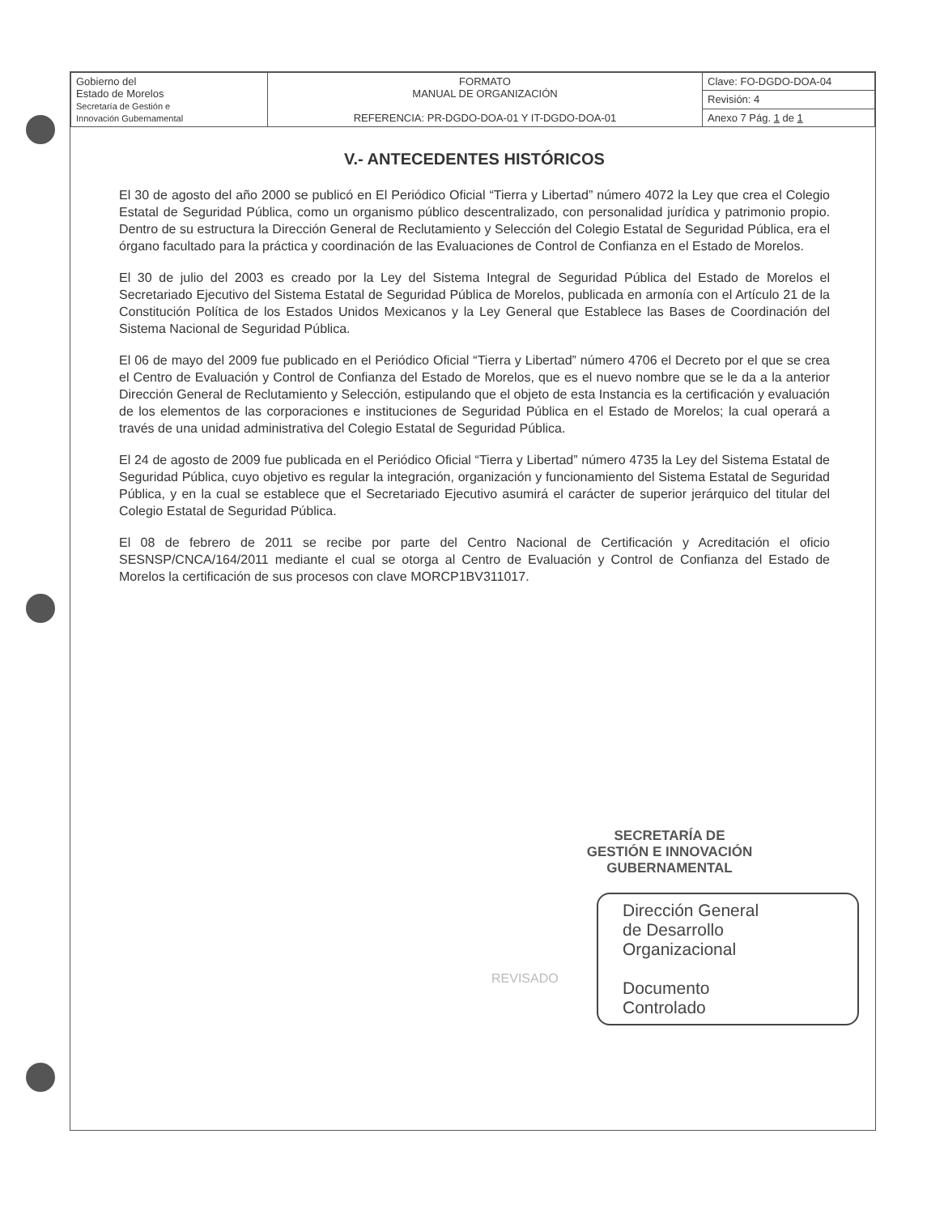| Gobierno del Estado de Morelos Secretaría de Gestión e Innovación Gubernamental | FORMATO MANUAL DE ORGANIZACIÓN REFERENCIA: PR-DGDO-DOA-01 Y IT-DGDO-DOA-01 | Clave: FO-DGDO-DOA-04 |
| | | Revisión: 4 |
| | | Anexo 7 Pág. 1 de 1 |
V.- ANTECEDENTES HISTÓRICOS
El 30 de agosto del año 2000 se publicó en El Periódico Oficial “Tierra y Libertad” número 4072 la Ley que crea el Colegio Estatal de Seguridad Pública, como un organismo público descentralizado, con personalidad jurídica y patrimonio propio. Dentro de su estructura la Dirección General de Reclutamiento y Selección del Colegio Estatal de Seguridad Pública, era el órgano facultado para la práctica y coordinación de las Evaluaciones de Control de Confianza en el Estado de Morelos.
El 30 de julio del 2003 es creado por la Ley del Sistema Integral de Seguridad Pública del Estado de Morelos el Secretariado Ejecutivo del Sistema Estatal de Seguridad Pública de Morelos, publicada en armonía con el Artículo 21 de la Constitución Política de los Estados Unidos Mexicanos y la Ley General que Establece las Bases de Coordinación del Sistema Nacional de Seguridad Pública.
El 06 de mayo del 2009 fue publicado en el Periódico Oficial “Tierra y Libertad” número 4706 el Decreto por el que se crea el Centro de Evaluación y Control de Confianza del Estado de Morelos, que es el nuevo nombre que se le da a la anterior Dirección General de Reclutamiento y Selección, estipulando que el objeto de esta Instancia es la certificación y evaluación de los elementos de las corporaciones e instituciones de Seguridad Pública en el Estado de Morelos; la cual operará a través de una unidad administrativa del Colegio Estatal de Seguridad Pública.
El 24 de agosto de 2009 fue publicada en el Periódico Oficial “Tierra y Libertad” número 4735 la Ley del Sistema Estatal de Seguridad Pública, cuyo objetivo es regular la integración, organización y funcionamiento del Sistema Estatal de Seguridad Pública, y en la cual se establece que el Secretariado Ejecutivo asumirá el carácter de superior jerárquico del titular del Colegio Estatal de Seguridad Pública.
El 08 de febrero de 2011 se recibe por parte del Centro Nacional de Certificación y Acreditación el oficio SESNSP/CNCA/164/2011 mediante el cual se otorga al Centro de Evaluación y Control de Confianza del Estado de Morelos la certificación de sus procesos con clave MORCP1BV311017.
REVISADO
SECRETARÍA DE
GESTIÓN E INNOVACIÓN
GUBERNAMENTAL
Dirección General
de Desarrollo
Organizacional
Documento
Controlado